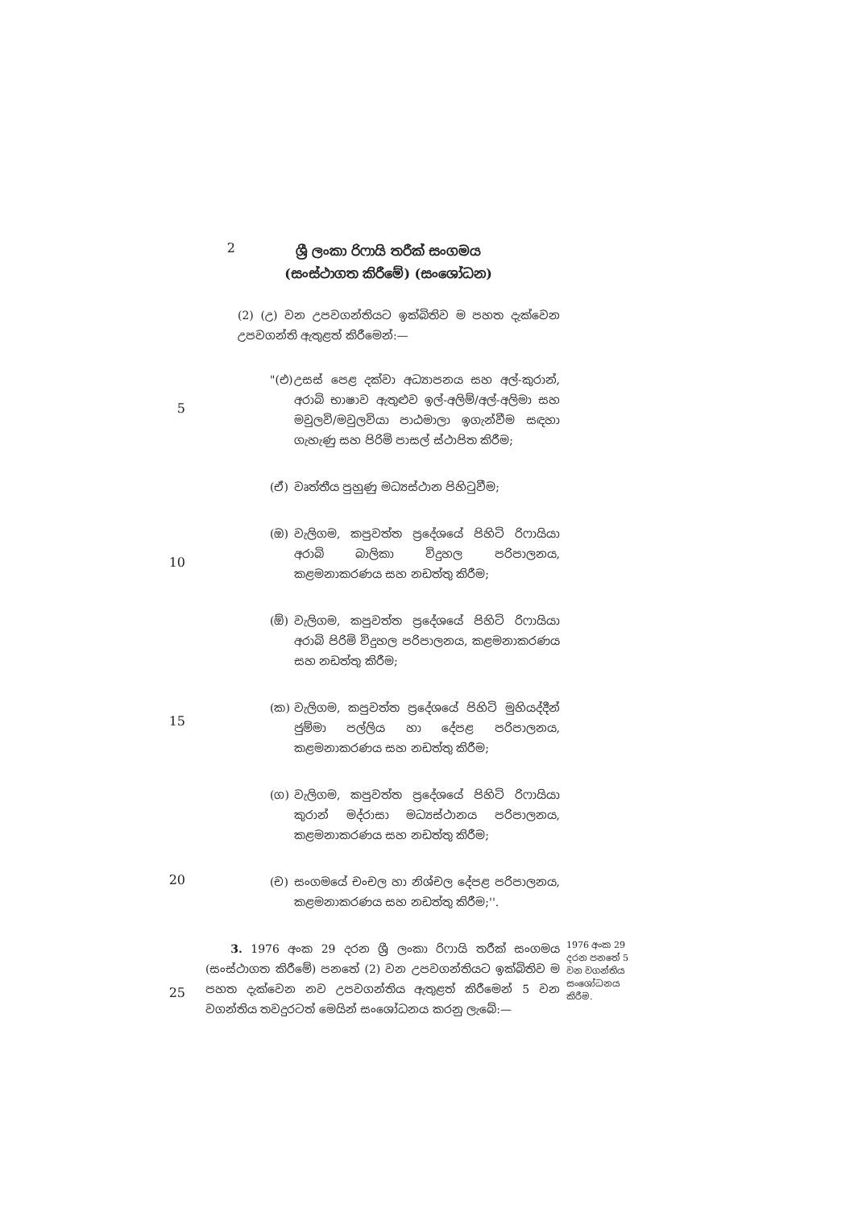2
ශ්‍රී ලංකා රිෆායි තරීක් සංගමය
(සංස්ථාගත කිරීමේ) (සංශෝධන)
(2) (උ) වන උපවගන්තියට ඉක්බිතිව ම පහත දැක්වෙන උපවගන්ති ඇතුළත් කිරීමෙන්:—
5
"(එ) උසස් පෙළ දක්වා අධ්‍යාපනය සහ අල්-කුරාන්, අරාබි භාෂාව ඇතුළුව ඉල්-අලිම්/අල්-අලිමා සහ මවුලවි/මවුලවියා පාඨමාලා ඉගැන්වීම සඳහා ගැහැණු සහ පිරිමි පාසල් ස්ථාපිත කිරීම;
(ඒ) වෘත්තීය පුහුණු මධ්‍යස්ථාන පිහිටුවීම;
10
(ඔ) වැලිගම, කපුවත්ත ප්‍රදේශයේ පිහිටි රිෆායියා අරාබි බාලිකා විදුහල පරිපාලනය, කළමනාකරණය සහ නඩත්තු කිරීම;
(ඕ) වැලිගම, කපුවත්ත ප්‍රදේශයේ පිහිටි රිෆායියා අරාබි පිරිමි විදුහල පරිපාලනය, කළමනාකරණය සහ නඩත්තු කිරීම;
15
(ක) වැලිගම, කපුවත්ත ප්‍රදේශයේ පිහිටි මුහියද්දීන් ජුම්මා පල්ලිය හා දේපළ පරිපාලනය, කළමනාකරණය සහ නඩත්තු කිරීම;
(ග) වැලිගම, කපුවත්ත ප්‍රදේශයේ පිහිටි රිෆායියා කුරාන් මද්රාසා මධ්‍යස්ථානය පරිපාලනය, කළමනාකරණය සහ නඩත්තු කිරීම;
20
(ච) සංගමයේ චංචල හා නිශ්චල දේපළ පරිපාලනය, කළමනාකරණය සහ නඩත්තු කිරීම;''.
25
3. 1976 අංක 29 දරන ශ්‍රී ලංකා රිෆායි තරීක් සංගමය (සංස්ථාගත කිරීමේ) පනතේ (2) වන උපවගන්තියට ඉක්බිතිව ම පහත දැක්වෙන නව උපවගන්තිය ඇතුළත් කිරීමෙන් 5 වන වගන්තිය තවදුරටත් මෙයින් සංශෝධනය කරනු ලැබේ:—
1976 අංක 29 දරන පනතේ 5 වන වගන්තිය සංශෝධනය කිරීම.